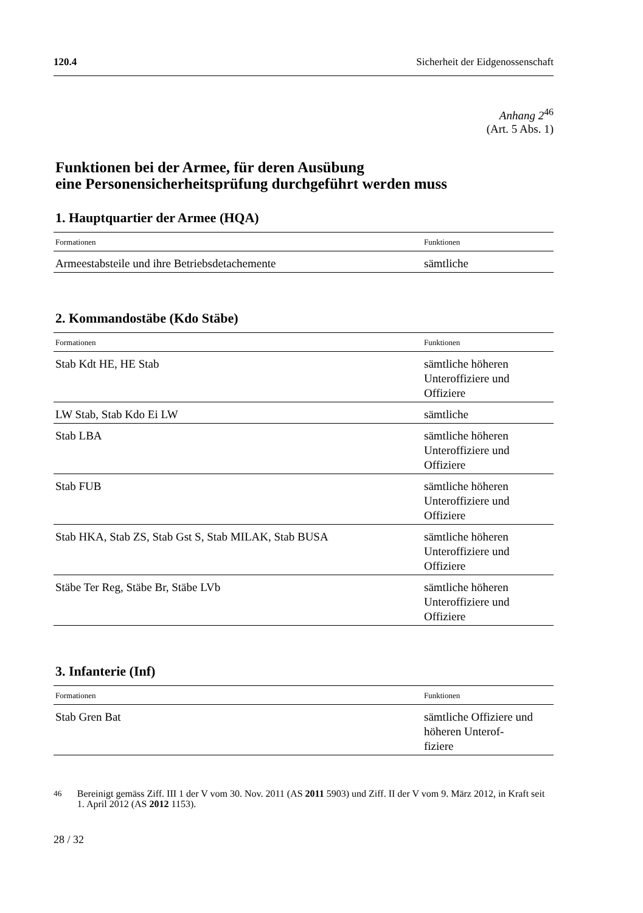120.4 Sicherheit der Eidgenossenschaft
Anhang 2<sup>46</sup>
(Art. 5 Abs. 1)
Funktionen bei der Armee, für deren Ausübung
eine Personensicherheitsprüfung durchgeführt werden muss
1. Hauptquartier der Armee (HQA)
| Formationen | Funktionen |
| --- | --- |
| Armeestabsteile und ihre Betriebsdetachemente | sämtliche |
2. Kommandostäbe (Kdo Stäbe)
| Formationen | Funktionen |
| --- | --- |
| Stab Kdt HE, HE Stab | sämtliche höheren Unteroffiziere und Offiziere |
| LW Stab, Stab Kdo Ei LW | sämtliche |
| Stab LBA | sämtliche höheren Unteroffiziere und Offiziere |
| Stab FUB | sämtliche höheren Unteroffiziere und Offiziere |
| Stab HKA, Stab ZS, Stab Gst S, Stab MILAK, Stab BUSA | sämtliche höheren Unteroffiziere und Offiziere |
| Stäbe Ter Reg, Stäbe Br, Stäbe LVb | sämtliche höheren Unteroffiziere und Offiziere |
3. Infanterie (Inf)
| Formationen | Funktionen |
| --- | --- |
| Stab Gren Bat | sämtliche Offiziere und höheren Unterof- fiziere |
<sup>46</sup> Bereinigt gemäss Ziff. III 1 der V vom 30. Nov. 2011 (AS 2011 5903) und Ziff. II der V vom 9. März 2012, in Kraft seit 1. April 2012 (AS 2012 1153).
28 / 32